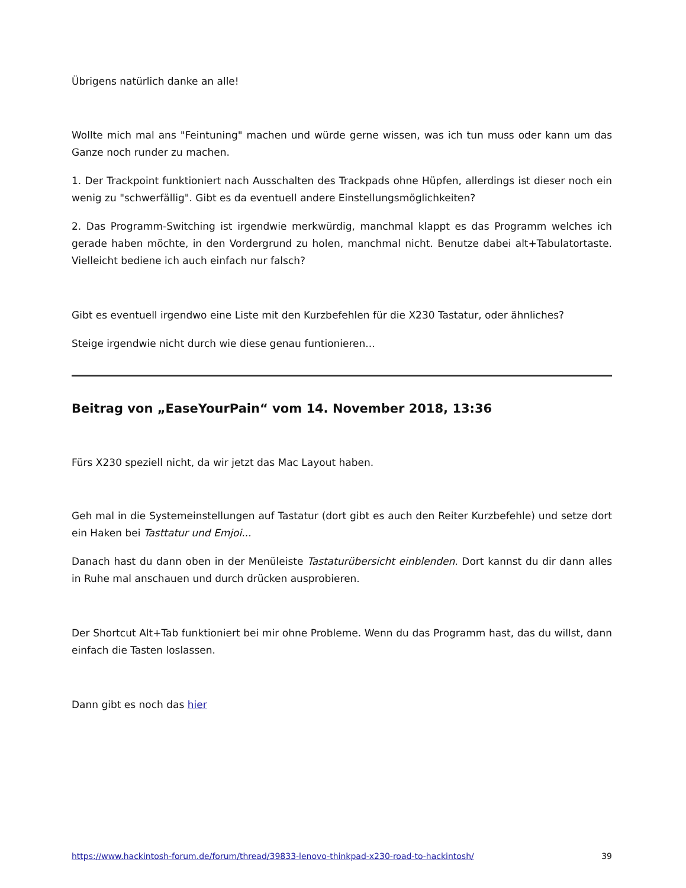Übrigens natürlich danke an alle!
Wollte mich mal ans "Feintuning" machen und würde gerne wissen, was ich tun muss oder kann um das Ganze noch runder zu machen.
1. Der Trackpoint funktioniert nach Ausschalten des Trackpads ohne Hüpfen, allerdings ist dieser noch ein wenig zu "schwerfällig". Gibt es da eventuell andere Einstellungsmöglichkeiten?
2. Das Programm-Switching ist irgendwie merkwürdig, manchmal klappt es das Programm welches ich gerade haben möchte, in den Vordergrund zu holen, manchmal nicht. Benutze dabei alt+Tabulatortaste. Vielleicht bediene ich auch einfach nur falsch?
Gibt es eventuell irgendwo eine Liste mit den Kurzbefehlen für die X230 Tastatur, oder ähnliches?
Steige irgendwie nicht durch wie diese genau funtionieren...
Beitrag von „EaseYourPain“ vom 14. November 2018, 13:36
Fürs X230 speziell nicht, da wir jetzt das Mac Layout haben.
Geh mal in die Systemeinstellungen auf Tastatur (dort gibt es auch den Reiter Kurzbefehle) und setze dort ein Haken bei Tasttatur und Emjoi...
Danach hast du dann oben in der Menüleiste Tastaturübersicht einblenden. Dort kannst du dir dann alles in Ruhe mal anschauen und durch drücken ausprobieren.
Der Shortcut Alt+Tab funktioniert bei mir ohne Probleme. Wenn du das Programm hast, das du willst, dann einfach die Tasten loslassen.
Dann gibt es noch das hier
https://www.hackintosh-forum.de/forum/thread/39833-lenovo-thinkpad-x230-road-to-hackintosh/ 39